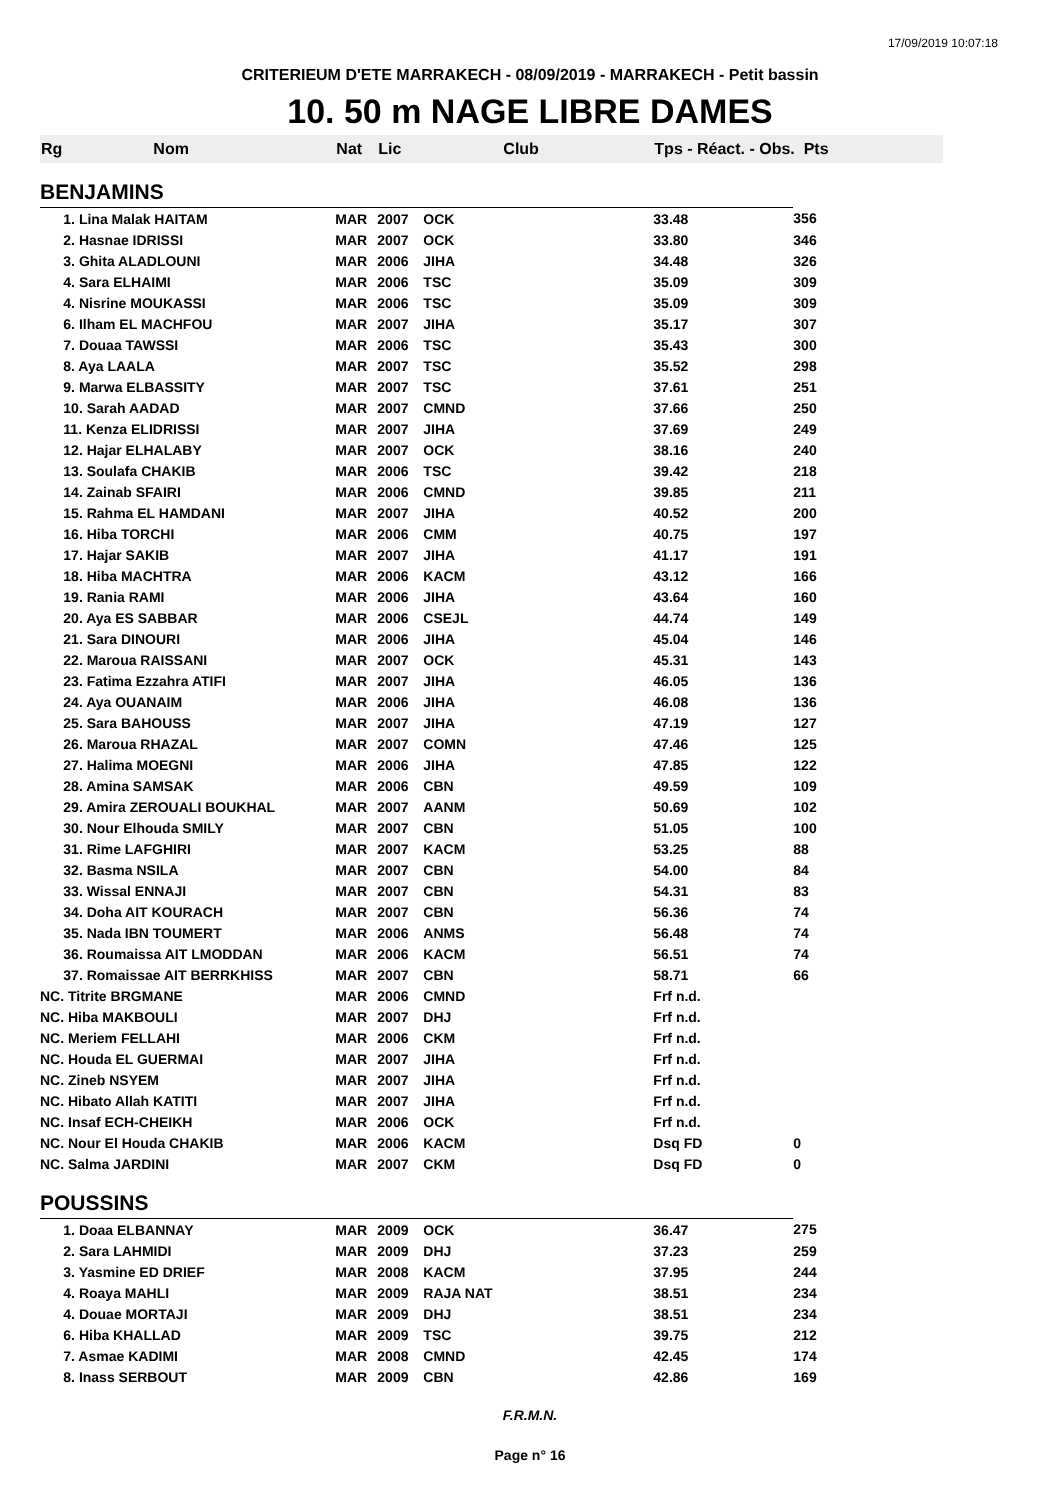17/09/2019 10:07:18
CRITERIEUM D'ETE MARRAKECH - 08/09/2019 - MARRAKECH - Petit bassin
10. 50 m NAGE LIBRE DAMES
| Rg | Nom | Nat | Lic | Club | Tps - Réact. - Obs. Pts | |
| --- | --- | --- | --- | --- | --- | --- |
| BENJAMINS | | | | | | |
| | 1. Lina Malak HAITAM | MAR | 2007 | OCK | 33.48 | 356 |
| | 2. Hasnae IDRISSI | MAR | 2007 | OCK | 33.80 | 346 |
| | 3. Ghita ALADLOUNI | MAR | 2006 | JIHA | 34.48 | 326 |
| | 4. Sara ELHAIMI | MAR | 2006 | TSC | 35.09 | 309 |
| | 4. Nisrine MOUKASSI | MAR | 2006 | TSC | 35.09 | 309 |
| | 6. Ilham EL MACHFOU | MAR | 2007 | JIHA | 35.17 | 307 |
| | 7. Douaa TAWSSI | MAR | 2006 | TSC | 35.43 | 300 |
| | 8. Aya LAALA | MAR | 2007 | TSC | 35.52 | 298 |
| | 9. Marwa ELBASSITY | MAR | 2007 | TSC | 37.61 | 251 |
| | 10. Sarah AADAD | MAR | 2007 | CMND | 37.66 | 250 |
| | 11. Kenza ELIDRISSI | MAR | 2007 | JIHA | 37.69 | 249 |
| | 12. Hajar ELHALABY | MAR | 2007 | OCK | 38.16 | 240 |
| | 13. Soulafa CHAKIB | MAR | 2006 | TSC | 39.42 | 218 |
| | 14. Zainab SFAIRI | MAR | 2006 | CMND | 39.85 | 211 |
| | 15. Rahma EL HAMDANI | MAR | 2007 | JIHA | 40.52 | 200 |
| | 16. Hiba TORCHI | MAR | 2006 | CMM | 40.75 | 197 |
| | 17. Hajar SAKIB | MAR | 2007 | JIHA | 41.17 | 191 |
| | 18. Hiba MACHTRA | MAR | 2006 | KACM | 43.12 | 166 |
| | 19. Rania RAMI | MAR | 2006 | JIHA | 43.64 | 160 |
| | 20. Aya ES SABBAR | MAR | 2006 | CSEJL | 44.74 | 149 |
| | 21. Sara DINOURI | MAR | 2006 | JIHA | 45.04 | 146 |
| | 22. Maroua RAISSANI | MAR | 2007 | OCK | 45.31 | 143 |
| | 23. Fatima Ezzahra ATIFI | MAR | 2007 | JIHA | 46.05 | 136 |
| | 24. Aya OUANAIM | MAR | 2006 | JIHA | 46.08 | 136 |
| | 25. Sara BAHOUSS | MAR | 2007 | JIHA | 47.19 | 127 |
| | 26. Maroua RHAZAL | MAR | 2007 | COMN | 47.46 | 125 |
| | 27. Halima MOEGNI | MAR | 2006 | JIHA | 47.85 | 122 |
| | 28. Amina SAMSAK | MAR | 2006 | CBN | 49.59 | 109 |
| | 29. Amira ZEROUALI BOUKHAL | MAR | 2007 | AANM | 50.69 | 102 |
| | 30. Nour Elhouda SMILY | MAR | 2007 | CBN | 51.05 | 100 |
| | 31. Rime LAFGHIRI | MAR | 2007 | KACM | 53.25 | 88 |
| | 32. Basma NSILA | MAR | 2007 | CBN | 54.00 | 84 |
| | 33. Wissal ENNAJI | MAR | 2007 | CBN | 54.31 | 83 |
| | 34. Doha AIT KOURACH | MAR | 2007 | CBN | 56.36 | 74 |
| | 35. Nada IBN TOUMERT | MAR | 2006 | ANMS | 56.48 | 74 |
| | 36. Roumaissa AIT LMODDAN | MAR | 2006 | KACM | 56.51 | 74 |
| | 37. Romaissae AIT BERRKHISS | MAR | 2007 | CBN | 58.71 | 66 |
| NC. Titrite BRGMANE | | MAR | 2006 | CMND | Frf n.d. | |
| NC. Hiba MAKBOULI | | MAR | 2007 | DHJ | Frf n.d. | |
| NC. Meriem FELLAHI | | MAR | 2006 | CKM | Frf n.d. | |
| NC. Houda EL GUERMAI | | MAR | 2007 | JIHA | Frf n.d. | |
| NC. Zineb NSYEM | | MAR | 2007 | JIHA | Frf n.d. | |
| NC. Hibato Allah KATITI | | MAR | 2007 | JIHA | Frf n.d. | |
| NC. Insaf ECH-CHEIKH | | MAR | 2006 | OCK | Frf n.d. | |
| NC. Nour El Houda CHAKIB | | MAR | 2006 | KACM | Dsq FD | 0 |
| NC. Salma JARDINI | | MAR | 2007 | CKM | Dsq FD | 0 |
| POUSSINS | | | | | | |
| | 1. Doaa ELBANNAY | MAR | 2009 | OCK | 36.47 | 275 |
| | 2. Sara LAHMIDI | MAR | 2009 | DHJ | 37.23 | 259 |
| | 3. Yasmine ED DRIEF | MAR | 2008 | KACM | 37.95 | 244 |
| | 4. Roaya MAHLI | MAR | 2009 | RAJA NAT | 38.51 | 234 |
| | 4. Douae MORTAJI | MAR | 2009 | DHJ | 38.51 | 234 |
| | 6. Hiba KHALLAD | MAR | 2009 | TSC | 39.75 | 212 |
| | 7. Asmae KADIMI | MAR | 2008 | CMND | 42.45 | 174 |
| | 8. Inass SERBOUT | MAR | 2009 | CBN | 42.86 | 169 |
F.R.M.N.
Page n° 16